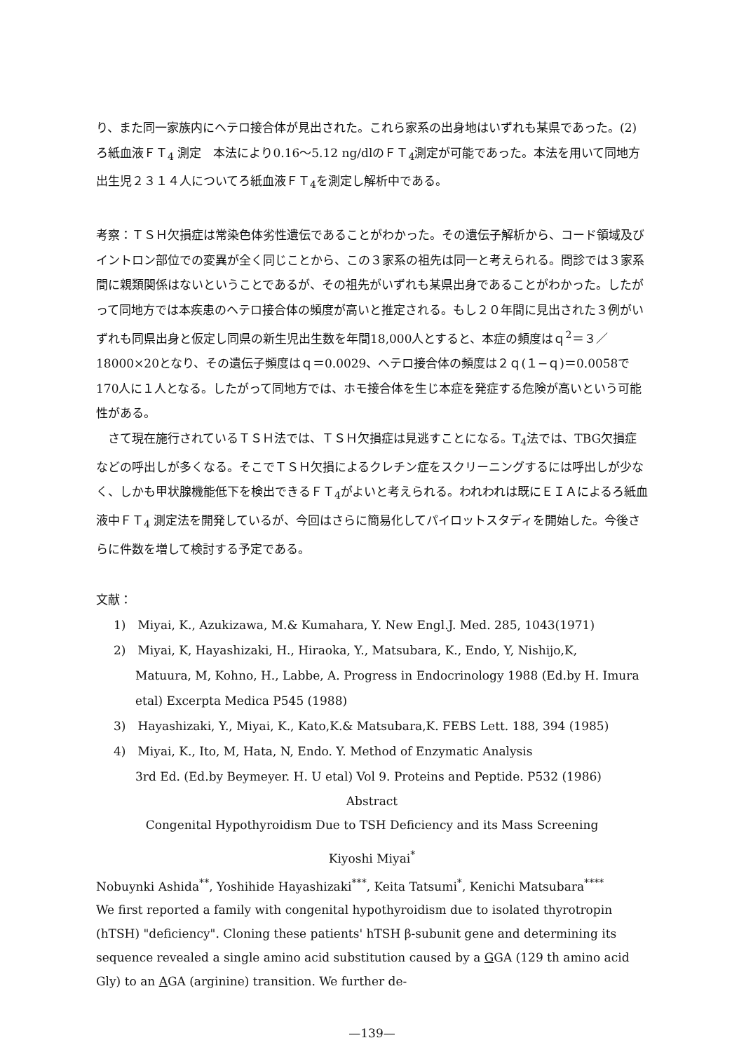り、また同一家族内にヘテロ接合体が見出された。これら家系の出身地はいずれも某県であった。(2)ろ紙血液ＦＴ<sub>4</sub> 測定　本法により0.16～5.12 ng/dlのＦＴ<sub>4</sub>測定が可能であった。本法を用いて同地方出生児２３１４人についてろ紙血液ＦＴ<sub>4</sub>を測定し解析中である。
考察：ＴＳＨ欠損症は常染色体劣性遺伝であることがわかった。その遺伝子解析から、コード領域及びイントロン部位での変異が全く同じことから、この３家系の祖先は同一と考えられる。問診では３家系間に親類関係はないということであるが、その祖先がいずれも某県出身であることがわかった。したがって同地方では本疾患のヘテロ接合体の頻度が高いと推定される。もし２０年間に見出された３例がいずれも同県出身と仮定し同県の新生児出生数を年間18,000人とすると、本症の頻度はｑ<sup>2</sup>＝３／18000×20となり、その遺伝子頻度はｑ＝0.0029、ヘテロ接合体の頻度は２ｑ(１−ｑ)＝0.0058で170人に１人となる。したがって同地方では、ホモ接合体を生じ本症を発症する危険が高いという可能性がある。
　さて現在施行されているＴＳＨ法では、ＴＳＨ欠損症は見逃すことになる。T<sub>4</sub>法では、TBG欠損症などの呼出しが多くなる。そこでＴＳＨ欠損によるクレチン症をスクリーニングするには呼出しが少なく、しかも甲状腺機能低下を検出できるＦＴ<sub>4</sub>がよいと考えられる。われわれは既にＥＩＡによるろ紙血液中ＦＴ<sub>4</sub> 測定法を開発しているが、今回はさらに簡易化してパイロットスタディを開始した。今後さらに件数を増して検討する予定である。
文献：
1)　Miyai, K., Azukizawa, M.& Kumahara, Y. New Engl.J. Med. 285, 1043(1971)
2)　Miyai, K, Hayashizaki, H., Hiraoka, Y., Matsubara, K., Endo, Y, Nishijo,K,
Matuura, M, Kohno, H., Labbe, A. Progress in Endocrinology 1988 (Ed.by H. Imura etal) Excerpta Medica P545 (1988)
3)　Hayashizaki, Y., Miyai, K., Kato,K.& Matsubara,K. FEBS Lett. 188, 394 (1985)
4)　Miyai, K., Ito, M, Hata, N, Endo. Y. Method of Enzymatic Analysis
3rd Ed. (Ed.by Beymeyer. H. U etal) Vol 9. Proteins and Peptide. P532 (1986)
Abstract
Congenital Hypothyroidism Due to TSH Deficiency and its Mass Screening
Kiyoshi Miyai<sup>*</sup>
Nobuynki Ashida<sup>**</sup>, Yoshihide Hayashizaki<sup>***</sup>, Keita Tatsumi<sup>*</sup>, Kenichi Matsubara<sup>****</sup>
We first reported a family with congenital hypothyroidism due to isolated thyrotropin (hTSH) "deficiency". Cloning these patients' hTSH β-subunit gene and determining its sequence revealed a single amino acid substitution caused by a GGA (129 th amino acid Gly) to an AGA (arginine) transition. We further de-
—139—